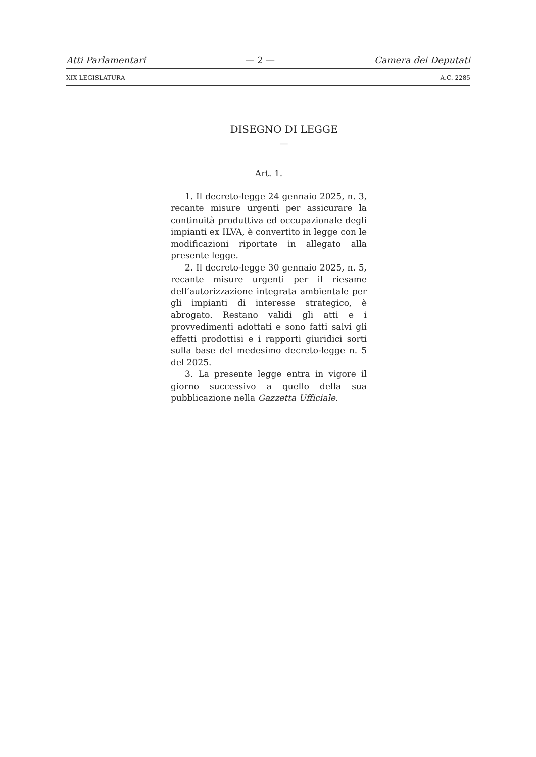Atti Parlamentari — 2 — Camera dei Deputati
XIX LEGISLATURA A.C. 2285
DISEGNO DI LEGGE
—
Art. 1.
1. Il decreto-legge 24 gennaio 2025, n. 3, recante misure urgenti per assicurare la continuità produttiva ed occupazionale degli impianti ex ILVA, è convertito in legge con le modificazioni riportate in allegato alla presente legge.
2. Il decreto-legge 30 gennaio 2025, n. 5, recante misure urgenti per il riesame dell’autorizzazione integrata ambientale per gli impianti di interesse strategico, è abrogato. Restano validi gli atti e i provvedimenti adottati e sono fatti salvi gli effetti prodottisi e i rapporti giuridici sorti sulla base del medesimo decreto-legge n. 5 del 2025.
3. La presente legge entra in vigore il giorno successivo a quello della sua pubblicazione nella Gazzetta Ufficiale.